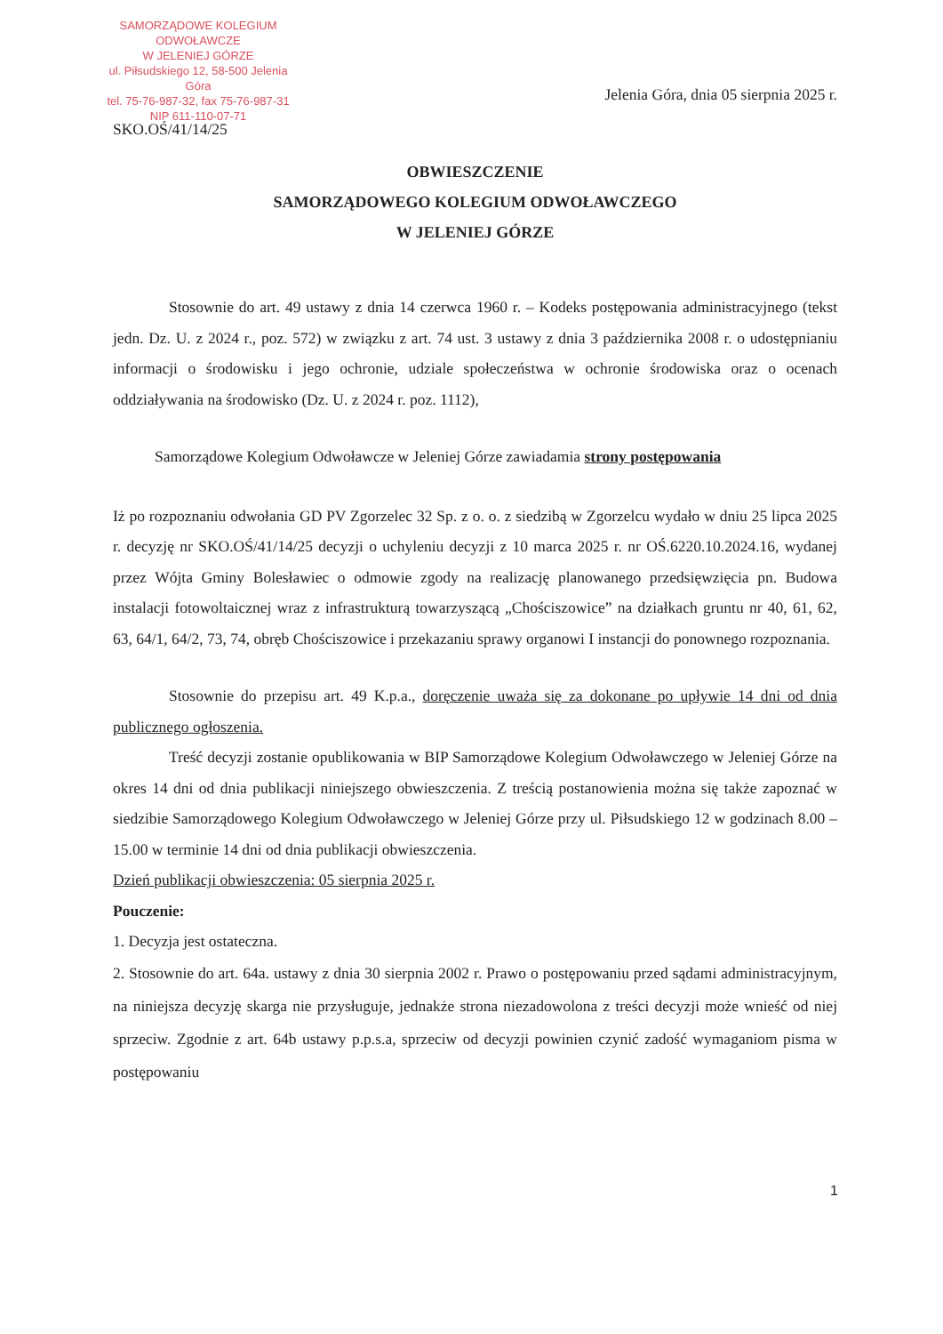SAMORZĄDOWE KOLEGIUM ODWOŁAWCZE
W JELENIEJ GÓRZE
ul. Piłsudskiego 12, 58-500 Jelenia Góra
tel. 75-76-987-32, fax 75-76-987-31
NIP 611-110-07-71
Jelenia Góra, dnia 05 sierpnia 2025 r.
SKO.OŚ/41/14/25
OBWIESZCZENIE
SAMORZĄDOWEGO KOLEGIUM ODWOŁAWCZEGO
W JELENIEJ GÓRZE
Stosownie do art. 49 ustawy z dnia 14 czerwca 1960 r. – Kodeks postępowania administracyjnego (tekst jedn. Dz. U. z 2024 r., poz. 572) w związku z art. 74 ust. 3 ustawy z dnia 3 października 2008 r. o udostępnianiu informacji o środowisku i jego ochronie, udziale społeczeństwa w ochronie środowiska oraz o ocenach oddziaływania na środowisko (Dz. U. z 2024 r. poz. 1112),
Samorządowe Kolegium Odwoławcze w Jeleniej Górze zawiadamia strony postępowania
Iż po rozpoznaniu odwołania GD PV Zgorzelec 32 Sp. z o. o. z siedzibą w Zgorzelcu wydało w dniu 25 lipca 2025 r. decyzję nr SKO.OŚ/41/14/25 decyzji o uchyleniu decyzji z 10 marca 2025 r. nr OŚ.6220.10.2024.16, wydanej przez Wójta Gminy Bolesławiec o odmowie zgody na realizację planowanego przedsięwzięcia pn. Budowa instalacji fotowoltaicznej wraz z infrastrukturą towarzyszącą „Chościszowice” na działkach gruntu nr 40, 61, 62, 63, 64/1, 64/2, 73, 74, obręb Chościszowice i przekazaniu sprawy organowi I instancji do ponownego rozpoznania.
Stosownie do przepisu art. 49 K.p.a., doręczenie uważa się za dokonane po upływie 14 dni od dnia publicznego ogłoszenia.
Treść decyzji zostanie opublikowania w BIP Samorządowe Kolegium Odwoławczego w Jeleniej Górze na okres 14 dni od dnia publikacji niniejszego obwieszczenia. Z treścią postanowienia można się także zapoznać w siedzibie Samorządowego Kolegium Odwoławczego w Jeleniej Górze przy ul. Piłsudskiego 12 w godzinach 8.00 – 15.00 w terminie 14 dni od dnia publikacji obwieszczenia.
Dzień publikacji obwieszczenia: 05 sierpnia 2025 r.
Pouczenie:
1. Decyzja jest ostateczna.
2. Stosownie do art. 64a. ustawy z dnia 30 sierpnia 2002 r. Prawo o postępowaniu przed sądami administracyjnym, na niniejsza decyzję skarga nie przysługuje, jednakże strona niezadowolona z treści decyzji może wnieść od niej sprzeciw. Zgodnie z art. 64b ustawy p.p.s.a, sprzeciw od decyzji powinien czynić zadość wymaganiom pisma w postępowaniu
1